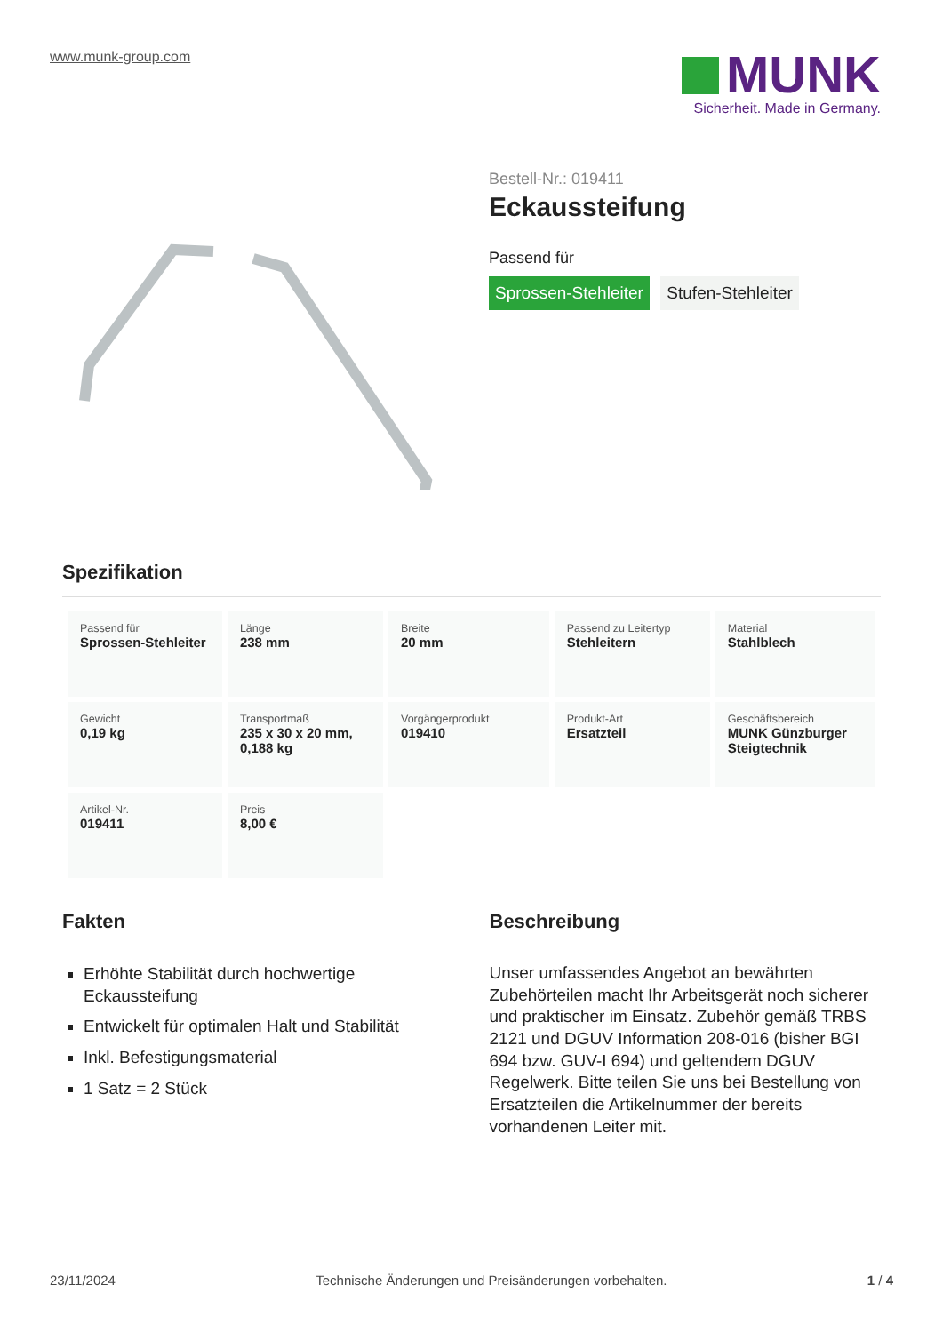www.munk-group.com
MUNK
Sicherheit. Made in Germany.
Bestell-Nr.: 019411
Eckaussteifung
Passend für
Sprossen-Stehleiter Stufen-Stehleiter
Spezifikation
| Passend für Sprossen-Stehleiter | Länge 238 mm | Breite 20 mm | Passend zu Leitertyp Stehleitern | Material Stahlblech |
| Gewicht 0,19 kg | Transportmaß 235 x 30 x 20 mm, 0,188 kg | Vorgängerprodukt 019410 | Produkt-Art Ersatzteil | Geschäftsbereich MUNK Günzburger Steigtechnik |
| Artikel-Nr. 019411 | Preis 8,00 € | | | |
Fakten
Erhöhte Stabilität durch hochwertige Eckaussteifung
Entwickelt für optimalen Halt und Stabilität
Inkl. Befestigungsmaterial
1 Satz = 2 Stück
Beschreibung
Unser umfassendes Angebot an bewährten Zubehörteilen macht Ihr Arbeitsgerät noch sicherer und praktischer im Einsatz. Zubehör gemäß TRBS 2121 und DGUV Information 208-016 (bisher BGI 694 bzw. GUV-I 694) und geltendem DGUV Regelwerk. Bitte teilen Sie uns bei Bestellung von Ersatzteilen die Artikelnummer der bereits vorhandenen Leiter mit.
23/11/2024 Technische Änderungen und Preisänderungen vorbehalten. 1 / 4